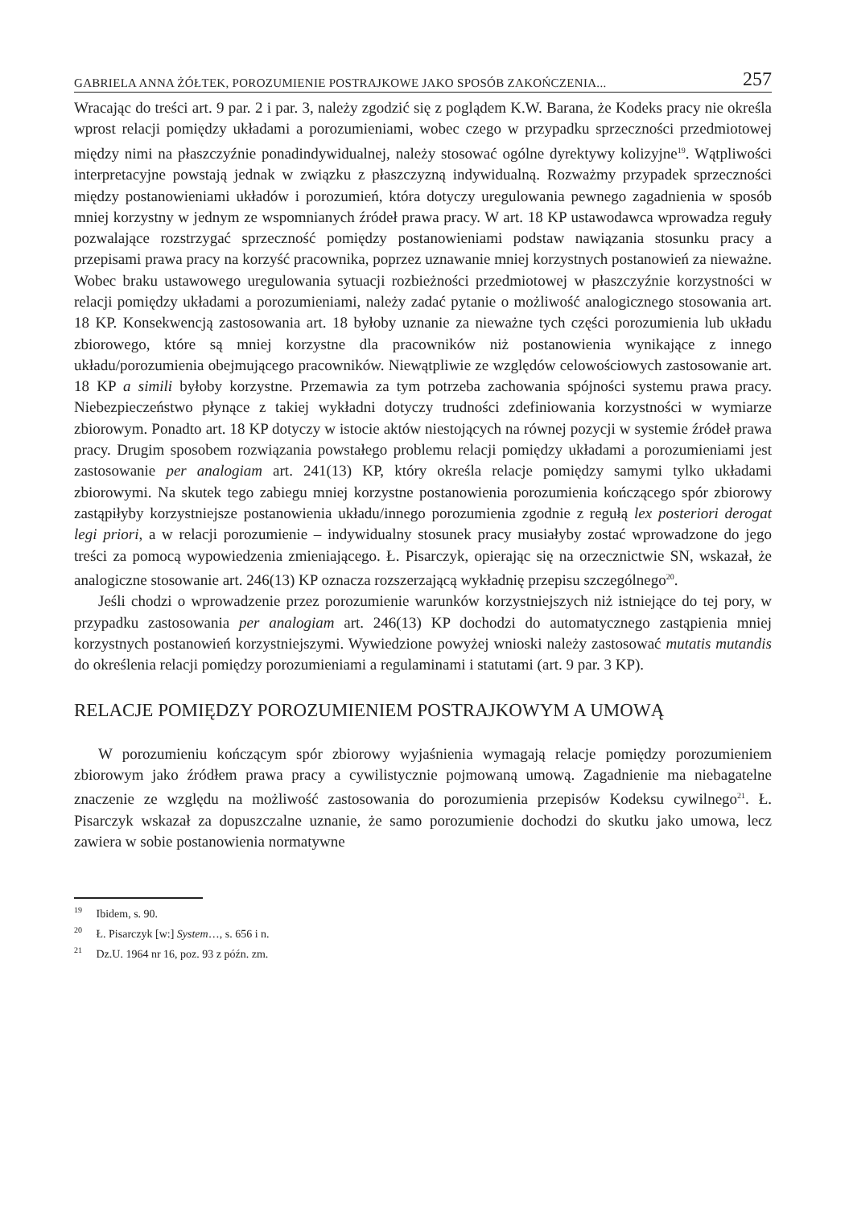GABRIELA ANNA ŻÓŁTEK, POROZUMIENIE POSTRAJKOWE JAKO SPOSÓB ZAKOŃCZENIA... 257
Wracając do treści art. 9 par. 2 i par. 3, należy zgodzić się z poglądem K.W. Barana, że Kodeks pracy nie określa wprost relacji pomiędzy układami a porozumieniami, wobec czego w przypadku sprzeczności przedmiotowej między nimi na płaszczyźnie ponadindywidualnej, należy stosować ogólne dyrektywy kolizyjne<sup>19</sup>. Wątpliwości interpretacyjne powstają jednak w związku z płaszczyzną indywidualną. Rozważmy przypadek sprzeczności między postanowieniami układów i porozumień, która dotyczy uregulowania pewnego zagadnienia w sposób mniej korzystny w jednym ze wspomnianych źródeł prawa pracy. W art. 18 KP ustawodawca wprowadza reguły pozwalające rozstrzygać sprzeczność pomiędzy postanowieniami podstaw nawiązania stosunku pracy a przepisami prawa pracy na korzyść pracownika, poprzez uznawanie mniej korzystnych postanowień za nieważne. Wobec braku ustawowego uregulowania sytuacji rozbieżności przedmiotowej w płaszczyźnie korzystności w relacji pomiędzy układami a porozumieniami, należy zadać pytanie o możliwość analogicznego stosowania art. 18 KP. Konsekwencją zastosowania art. 18 byłoby uznanie za nieważne tych części porozumienia lub układu zbiorowego, które są mniej korzystne dla pracowników niż postanowienia wynikające z innego układu/porozumienia obejmującego pracowników. Niewątpliwie ze względów celowościowych zastosowanie art. 18 KP a simili byłoby korzystne. Przemawia za tym potrzeba zachowania spójności systemu prawa pracy. Niebezpieczeństwo płynące z takiej wykładni dotyczy trudności zdefiniowania korzystności w wymiarze zbiorowym. Ponadto art. 18 KP dotyczy w istocie aktów niestojących na równej pozycji w systemie źródeł prawa pracy. Drugim sposobem rozwiązania powstałego problemu relacji pomiędzy układami a porozumieniami jest zastosowanie per analogiam art. 241(13) KP, który określa relacje pomiędzy samymi tylko układami zbiorowymi. Na skutek tego zabiegu mniej korzystne postanowienia porozumienia kończącego spór zbiorowy zastąpiłyby korzystniejsze postanowienia układu/innego porozumienia zgodnie z regułą lex posteriori derogat legi priori, a w relacji porozumienie – indywidualny stosunek pracy musiałyby zostać wprowadzone do jego treści za pomocą wypowiedzenia zmieniającego. Ł. Pisarczyk, opierając się na orzecznictwie SN, wskazał, że analogiczne stosowanie art. 246(13) KP oznacza rozszerzającą wykładnię przepisu szczególnego<sup>20</sup>.
Jeśli chodzi o wprowadzenie przez porozumienie warunków korzystniejszych niż istniejące do tej pory, w przypadku zastosowania per analogiam art. 246(13) KP dochodzi do automatycznego zastąpienia mniej korzystnych postanowień korzystniejszymi. Wywiedzione powyżej wnioski należy zastosować mutatis mutandis do określenia relacji pomiędzy porozumieniami a regulaminami i statutami (art. 9 par. 3 KP).
RELACJE POMIĘDZY POROZUMIENIEM POSTRAJKOWYM A UMOWĄ
W porozumieniu kończącym spór zbiorowy wyjaśnienia wymagają relacje pomiędzy porozumieniem zbiorowym jako źródłem prawa pracy a cywilistycznie pojmowaną umową. Zagadnienie ma niebagatelne znaczenie ze względu na możliwość zastosowania do porozumienia przepisów Kodeksu cywilnego<sup>21</sup>. Ł. Pisarczyk wskazał za dopuszczalne uznanie, że samo porozumienie dochodzi do skutku jako umowa, lecz zawiera w sobie postanowienia normatywne
<sup>19</sup> Ibidem, s. 90.
<sup>20</sup> Ł. Pisarczyk [w:] System…, s. 656 i n.
<sup>21</sup> Dz.U. 1964 nr 16, poz. 93 z późn. zm.